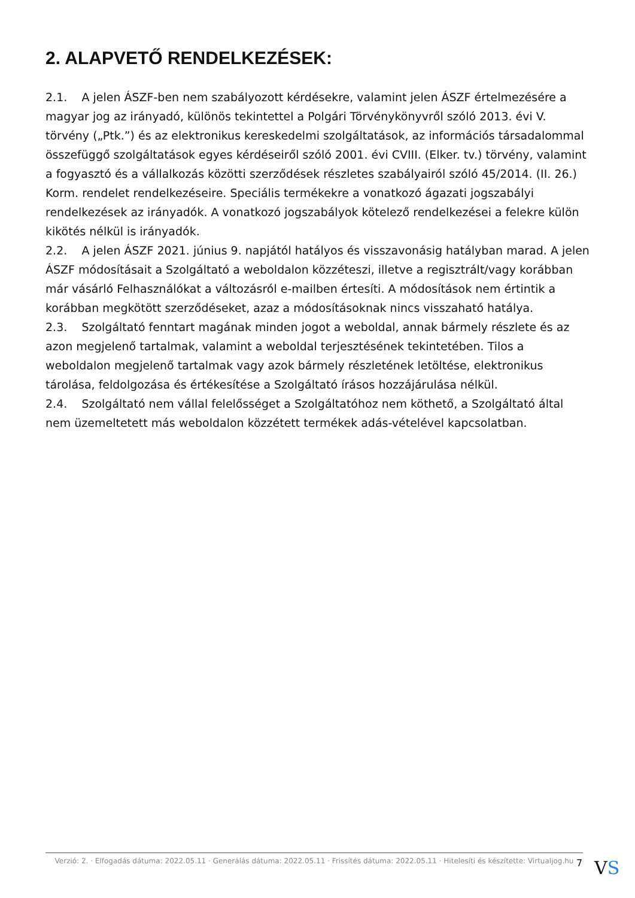2. ALAPVETŐ RENDELKEZÉSEK:
2.1. A jelen ÁSZF-ben nem szabályozott kérdésekre, valamint jelen ÁSZF értelmezésére a magyar jog az irányadó, különös tekintettel a Polgári Törvénykönyvről szóló 2013. évi V. törvény („Ptk.”) és az elektronikus kereskedelmi szolgáltatások, az információs társadalommal összefüggő szolgáltatások egyes kérdéseiről szóló 2001. évi CVIII. (Elker. tv.) törvény, valamint a fogyasztó és a vállalkozás közötti szerződések részletes szabályairól szóló 45/2014. (II. 26.) Korm. rendelet rendelkezéseire. Speciális termékekre a vonatkozó ágazati jogszabályi rendelkezések az irányadók. A vonatkozó jogszabályok kötelező rendelkezései a felekre külön kikötés nélkül is irányadók.
2.2. A jelen ÁSZF 2021. június 9. napjától hatályos és visszavonásig hatályban marad. A jelen ÁSZF módosításait a Szolgáltató a weboldalon közzéteszi, illetve a regisztrált/vagy korábban már vásárló Felhasználókat a változásról e-mailben értesíti. A módosítások nem értintik a korábban megkötött szerződéseket, azaz a módosításoknak nincs visszaható hatálya.
2.3. Szolgáltató fenntart magának minden jogot a weboldal, annak bármely részlete és az azon megjelenő tartalmak, valamint a weboldal terjesztésének tekintetében. Tilos a weboldalon megjelenő tartalmak vagy azok bármely részletének letöltése, elektronikus tárolása, feldolgozása és értékesítése a Szolgáltató írásos hozzájárulása nélkül.
2.4. Szolgáltató nem vállal felelősséget a Szolgáltatóhoz nem köthető, a Szolgáltató által nem üzemeltetett más weboldalon közzétett termékek adás-vételével kapcsolatban.
Verzió: 2. · Elfogadás dátuma: 2022.05.11 · Generálás dátuma: 2022.05.11 · Frissítés dátuma: 2022.05.11 · Hitelesíti és készítette: Virtualjog.hu
7 VS